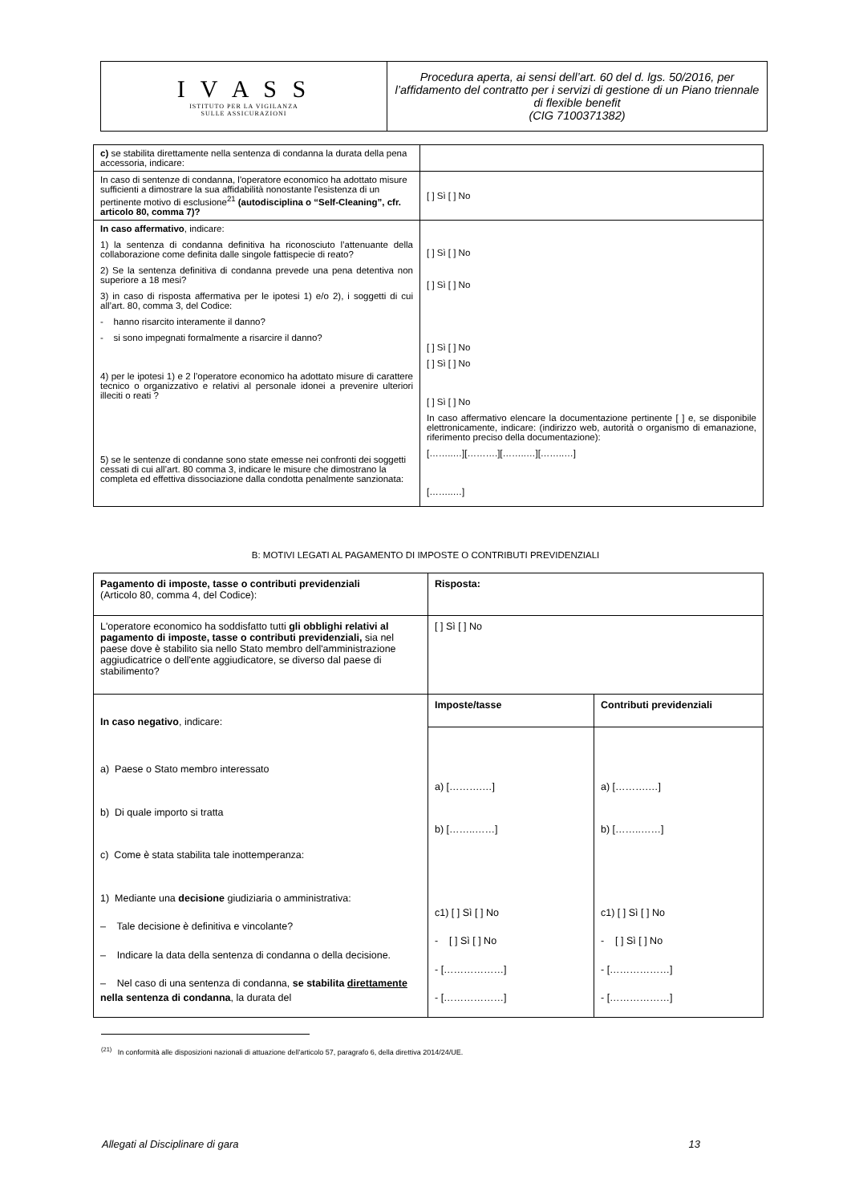| I V A S S ISTITUTO PER LA VIGILANZA SULLE ASSICURAZIONI | Procedura aperta, ai sensi dell’art. 60 del d. lgs. 50/2016, per l’affidamento del contratto per i servizi di gestione di un Piano triennale di flexible benefit (CIG 7100371382) |
| c) se stabilita direttamente nella sentenza di condanna la durata della pena accessoria, indicare: | |
| In caso di sentenze di condanna, l'operatore economico ha adottato misure sufficienti a dimostrare la sua affidabilità nonostante l'esistenza di un pertinente motivo di esclusione<sup>21</sup> (autodisciplina o “Self-Cleaning”, cfr. articolo 80, comma 7)? | [ ] Sì [ ] No |
| In caso affermativo , indicare: 1) la sentenza di condanna definitiva ha riconosciuto l’attenuante della collaborazione come definita dalle singole fattispecie di reato? 2) Se la sentenza definitiva di condanna prevede una pena detentiva non superiore a 18 mesi? 3) in caso di risposta affermativa per le ipotesi 1) e/o 2), i soggetti di cui all’art. 80, comma 3, del Codice: - hanno risarcito interamente il danno? - si sono impegnati formalmente a risarcire il danno? 4) per le ipotesi 1) e 2 l’operatore economico ha adottato misure di carattere tecnico o organizzativo e relativi al personale idonei a prevenire ulteriori illeciti o reati ? 5) se le sentenze di condanne sono state emesse nei confronti dei soggetti cessati di cui all’art. 80 comma 3, indicare le misure che dimostrano la completa ed effettiva dissociazione dalla condotta penalmente sanzionata: | [ ] Sì [ ] No [ ] Sì [ ] No [ ] Sì [ ] No [ ] Sì [ ] No [ ] Sì [ ] No In caso affermativo elencare la documentazione pertinente [ ] e, se disponibile elettronicamente, indicare: (indirizzo web, autorità o organismo di emanazione, riferimento preciso della documentazione): [……..…][……….][……..…][……..…] [……..…] |
B: MOTIVI LEGATI AL PAGAMENTO DI IMPOSTE O CONTRIBUTI PREVIDENZIALI
| Pagamento di imposte, tasse o contributi previdenziali (Articolo 80, comma 4, del Codice): | Risposta: | |
| L'operatore economico ha soddisfatto tutti gli obblighi relativi al pagamento di imposte, tasse o contributi previdenziali, sia nel paese dove è stabilito sia nello Stato membro dell'amministrazione aggiudicatrice o dell'ente aggiudicatore, se diverso dal paese di stabilimento? | [ ] Sì [ ] No | |
| In caso negativo , indicare: a) Paese o Stato membro interessato b) Di quale importo si tratta c) Come è stata stabilita tale inottemperanza: 1) Mediante una decisione giudiziaria o amministrativa: – Tale decisione è definitiva e vincolante? – Indicare la data della sentenza di condanna o della decisione. – Nel caso di una sentenza di condanna, se stabilita direttamente nella sentenza di condanna , la durata del | Imposte/tasse | Contributi previdenziali |
| | a) [……….…] b) [……..……] c1) [ ] Sì [ ] No - [ ] Sì [ ] No - [………………] - [………………] | a) [……….…] b) [……..……] c1) [ ] Sì [ ] No - [ ] Sì [ ] No - [………………] - [………………] |
<sup>(21)</sup> In conformità alle disposizioni nazionali di attuazione dell'articolo 57, paragrafo 6, della direttiva 2014/24/UE.
Allegati al Disciplinare di gara 13